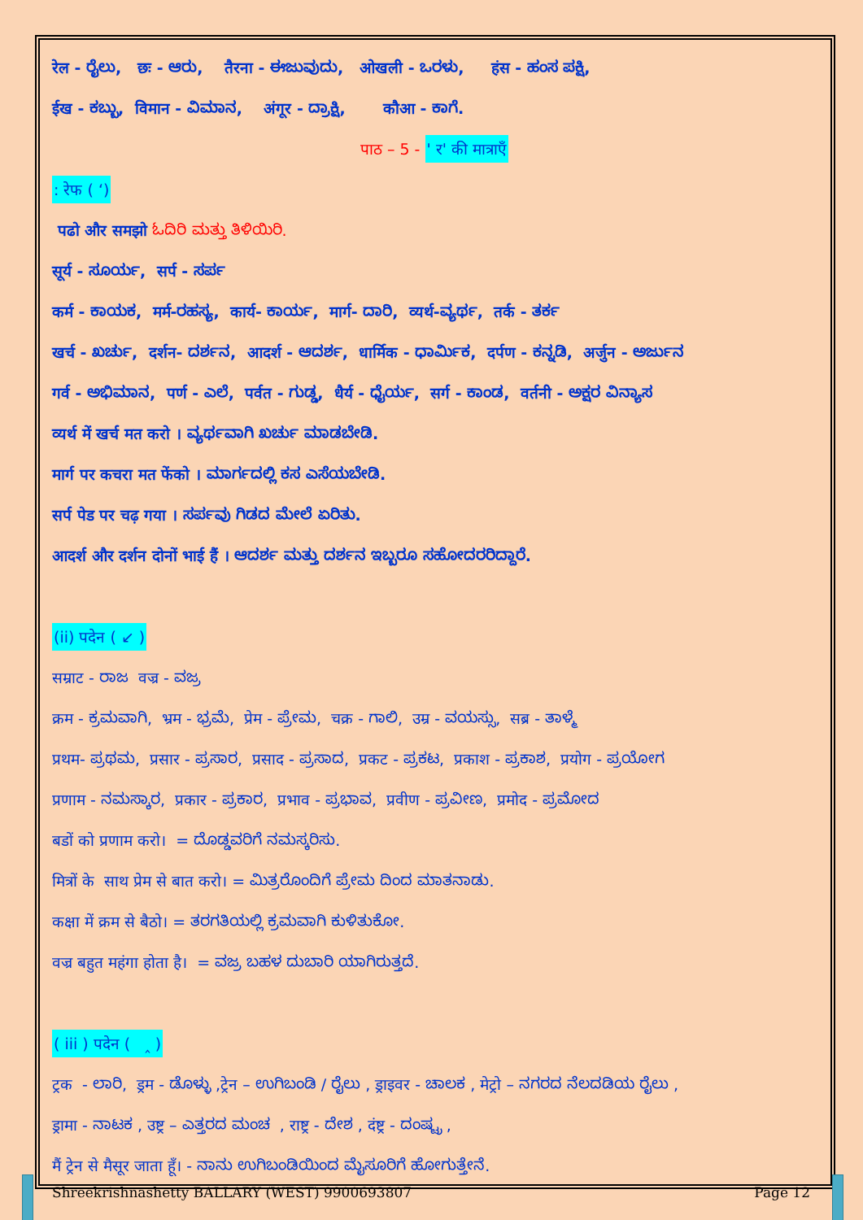रेल - ರೈಲು, छः - ಆರು, तैरना - ಈಜುವುದು, ओखली - ಒರಳು, हंस - ಹಂಸ ಪಕ್ಷಿ,
ईख - ಕಬ್ಬು, विमान - ವಿಮಾನ, अंगूर - ದ್ರಾಕ್ಷಿ, कौआ - ಕಾಗೆ.
पाठ – 5 - ' र' की मात्राएँ
: रेफ ( ‘)
पढो और समझो ಓದಿರಿ ಮತ್ತು ತಿಳಿಯಿರಿ.
सूर्य - ಸೂರ್ಯ, सर्प - ಸರ್ಪ
कर्म - ಕಾಯಕ, मर्म-ರಹಸ್ಯ, कार्य- ಕಾರ್ಯ, मार्ग- ದಾರಿ, व्यर्थ-ವ್ಯರ್ಥ, तर्क - ತರ್ಕ
खर्च - ಖರ್ಚು, दर्शन- ದರ್ಶನ, आदर्श - ಆದರ್ಶ, धार्मिक - ಧಾರ್ಮಿಕ, दर्पण - ಕನ್ನಡಿ, अर्जुन - ಅರ್ಜುನ
गर्व - ಅಭಿಮಾನ, पर्ण - ಎಲೆ, पर्वत - ಗುಡ್ಡ, धैर्य - ಧೈರ್ಯ, सर्ग - ಕಾಂಡ, वर्तनी - ಅಕ್ಷರ ವಿನ್ಯಾಸ
व्यर्थ में खर्च मत करो । ವ್ಯರ್ಥವಾಗಿ ಖರ್ಚು ಮಾಡಬೇಡಿ.
मार्ग पर कचरा मत फेंको । ಮಾರ್ಗದಲ್ಲಿ ಕಸ ಎಸೆಯಬೇಡಿ.
सर्प पेड पर चढ़ गया । ಸರ್ಪವು ಗಿಡದ ಮೇಲೆ ಏರಿತು.
आदर्श और दर्शन दोनों भाई हैं । ಆದರ್ಶ ಮತ್ತು ದರ್ಶನ ಇಬ್ಬರೂ ಸಹೋದರರಿದ್ದಾರೆ.
(ii) पदेन ( ↙ )
सम्राट - ರಾಜ वज्र - ವಜ್ರ
क्रम - ಕ್ರಮವಾಗಿ, भ्रम - ಭ್ರಮೆ, प्रेम - ಪ್ರೇಮ, चक्र - ಗಾಲಿ, उम्र - ವಯಸ್ಸು, सब्र - ತಾಳ್ಮೆ
प्रथम- ಪ್ರಥಮ, प्रसार - ಪ್ರಸಾರ, प्रसाद - ಪ್ರಸಾದ, प्रकट - ಪ್ರಕಟ, प्रकाश - ಪ್ರಕಾಶ, प्रयोग - ಪ್ರಯೋಗ
प्रणाम - ನಮಸ್ಕಾರ, प्रकार - ಪ್ರಕಾರ, प्रभाव - ಪ್ರಭಾವ, प्रवीण - ಪ್ರವೀಣ, प्रमोद - ಪ್ರಮೋದ
बडों को प्रणाम करो। = ದೊಡ್ಡವರಿಗೆ ನಮಸ್ಕರಿಸು.
मित्रों के साथ प्रेम से बात करो। = ಮಿತ್ರರೊಂದಿಗೆ ಪ್ರೇಮ ದಿಂದ ಮಾತನಾಡು.
कक्षा में क्रम से बैठो। = ತರಗತಿಯಲ್ಲಿ ಕ್ರಮವಾಗಿ ಕುಳಿತುಕೋ.
वज्र बहुत महंगा होता है। = ವಜ್ರ ಬಹಳ ದುಬಾರಿ ಯಾಗಿರುತ್ತದೆ.
( iii ) पदेन ( ‸ )
ट्रक - ಲಾರಿ, ड्रम - ಡೊಳ್ಳು ,ट्रेन – ಉಗಿಬಂಡಿ / ರೈಲು , ड्राइवर - ಚಾಲಕ , मेट्रो – ನಗರದ ನೆಲದಡಿಯ ರೈಲು ,
ड्रामा - ನಾಟಕ , उष्ट्र – ಎತ್ತರದ ಮಂಚ , राष्ट्र - ದೇಶ , दंष्ट्र - ದಂಷ್ಟ್ರ ,
मैं ट्रेन से मैसूर जाता हूँ। - ನಾನು ಉಗಿಬಂಡಿಯಿಂದ ಮೈಸೂರಿಗೆ ಹೋಗುತ್ತೇನೆ.
Shreekrishnashetty BALLARY (WEST) 9900693807 Page 12